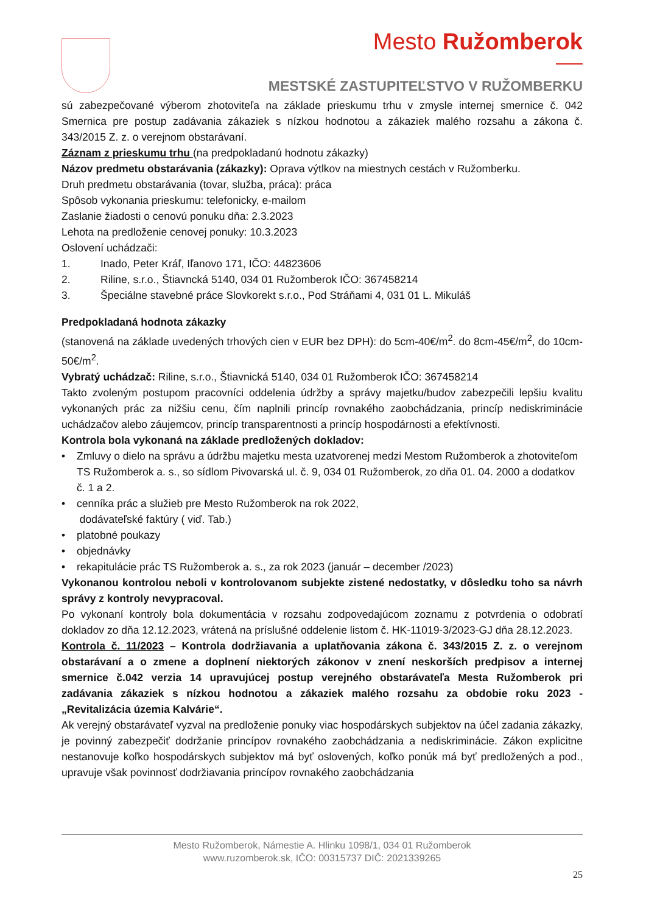Mesto Ružomberok
MESTSKÉ ZASTUPITEĽSTVO V RUŽOMBERKU
sú zabezpečované výberom zhotoviteľa na základe prieskumu trhu v zmysle internej smernice č. 042 Smernica pre postup zadávania zákaziek s nízkou hodnotou a zákaziek malého rozsahu a zákona č. 343/2015 Z. z. o verejnom obstarávaní.
Záznam z prieskumu trhu (na predpokladanú hodnotu zákazky)
Názov predmetu obstarávania (zákazky): Oprava výtlkov na miestnych cestách v Ružomberku.
Druh predmetu obstarávania (tovar, služba, práca): práca
Spôsob vykonania prieskumu: telefonicky, e-mailom
Zaslanie žiadosti o cenovú ponuku dňa: 2.3.2023
Lehota na predloženie cenovej ponuky: 10.3.2023
Oslovení uchádzači:
1. Inado, Peter Kráľ, Iľanovo 171, IČO: 44823606
2. Riline, s.r.o., Štiavncká 5140, 034 01 Ružomberok IČO: 367458214
3. Špeciálne stavebné práce Slovkorekt s.r.o., Pod Stráňami 4, 031 01 L. Mikuláš
Predpokladaná hodnota zákazky
(stanovená na základe uvedených trhových cien v EUR bez DPH): do 5cm-40€/m<sup>2</sup>. do 8cm-45€/m<sup>2</sup>, do 10cm-50€/m<sup>2</sup>.
Vybratý uchádzač: Riline, s.r.o., Štiavnická 5140, 034 01 Ružomberok IČO: 367458214
Takto zvoleným postupom pracovníci oddelenia údržby a správy majetku/budov zabezpečili lepšiu kvalitu vykonaných prác za nižšiu cenu, čím naplnili princíp rovnakého zaobchádzania, princíp nediskriminácie uchádzačov alebo záujemcov, princíp transparentnosti a princíp hospodárnosti a efektívnosti.
Kontrola bola vykonaná na základe predložených dokladov:
• Zmluvy o dielo na správu a údržbu majetku mesta uzatvorenej medzi Mestom Ružomberok a zhotoviteľom TS Ružomberok a. s., so sídlom Pivovarská ul. č. 9, 034 01 Ružomberok, zo dňa 01. 04. 2000 a dodatkov č. 1 a 2.
• cenníka prác a služieb pre Mesto Ružomberok na rok 2022,
dodávateľské faktúry ( viď. Tab.)
• platobné poukazy
• objednávky
• rekapitulácie prác TS Ružomberok a. s., za rok 2023 (január – december /2023)
Vykonanou kontrolou neboli v kontrolovanom subjekte zistené nedostatky, v dôsledku toho sa návrh správy z kontroly nevypracoval.
Po vykonaní kontroly bola dokumentácia v rozsahu zodpovedajúcom zoznamu z potvrdenia o odobratí dokladov zo dňa 12.12.2023, vrátená na príslušné oddelenie listom č. HK-11019-3/2023-GJ dňa 28.12.2023.
Kontrola č. 11/2023 – Kontrola dodržiavania a uplatňovania zákona č. 343/2015 Z. z. o verejnom obstarávaní a o zmene a doplnení niektorých zákonov v znení neskorších predpisov a internej smernice č.042 verzia 14 upravujúcej postup verejného obstarávateľa Mesta Ružomberok pri zadávania zákaziek s nízkou hodnotou a zákaziek malého rozsahu za obdobie roku 2023 - „Revitalizácia územia Kalvárie“.
Ak verejný obstarávateľ vyzval na predloženie ponuky viac hospodárskych subjektov na účel zadania zákazky, je povinný zabezpečiť dodržanie princípov rovnakého zaobchádzania a nediskriminácie. Zákon explicitne nestanovuje koľko hospodárskych subjektov má byť oslovených, koľko ponúk má byť predložených a pod., upravuje však povinnosť dodržiavania princípov rovnakého zaobchádzania
Mesto Ružomberok, Námestie A. Hlinku 1098/1, 034 01 Ružomberok
www.ruzomberok.sk, IČO: 00315737 DIČ: 2021339265
25